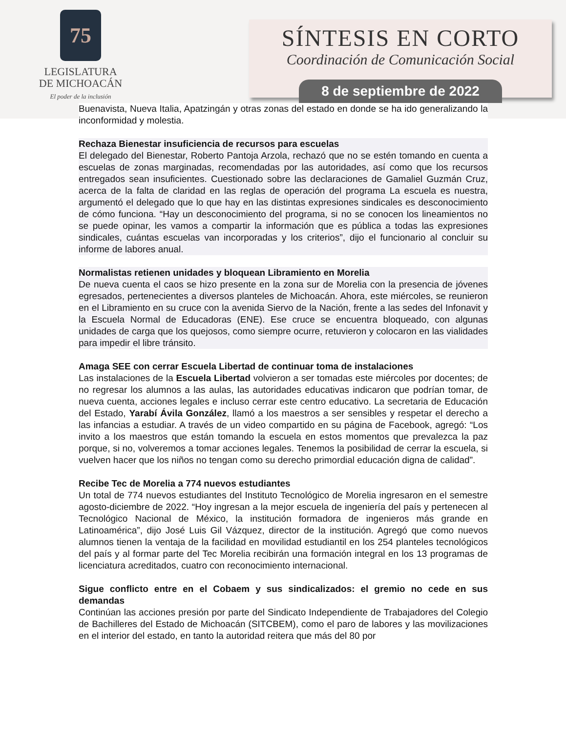75
LEGISLATURA
DE MICHOACÁN
El poder de la inclusión
SÍNTESIS EN CORTO
Coordinación de Comunicación Social
8 de septiembre de 2022
Buenavista, Nueva Italia, Apatzingán y otras zonas del estado en donde se ha ido generalizando la inconformidad y molestia.
Rechaza Bienestar insuficiencia de recursos para escuelas
El delegado del Bienestar, Roberto Pantoja Arzola, rechazó que no se estén tomando en cuenta a escuelas de zonas marginadas, recomendadas por las autoridades, así como que los recursos entregados sean insuficientes. Cuestionado sobre las declaraciones de Gamaliel Guzmán Cruz, acerca de la falta de claridad en las reglas de operación del programa La escuela es nuestra, argumentó el delegado que lo que hay en las distintas expresiones sindicales es desconocimiento de cómo funciona. “Hay un desconocimiento del programa, si no se conocen los lineamientos no se puede opinar, les vamos a compartir la información que es pública a todas las expresiones sindicales, cuántas escuelas van incorporadas y los criterios”, dijo el funcionario al concluir su informe de labores anual.
Normalistas retienen unidades y bloquean Libramiento en Morelia
De nueva cuenta el caos se hizo presente en la zona sur de Morelia con la presencia de jóvenes egresados, pertenecientes a diversos planteles de Michoacán. Ahora, este miércoles, se reunieron en el Libramiento en su cruce con la avenida Siervo de la Nación, frente a las sedes del Infonavit y la Escuela Normal de Educadoras (ENE). Ese cruce se encuentra bloqueado, con algunas unidades de carga que los quejosos, como siempre ocurre, retuvieron y colocaron en las vialidades para impedir el libre tránsito.
Amaga SEE con cerrar Escuela Libertad de continuar toma de instalaciones
Las instalaciones de la Escuela Libertad volvieron a ser tomadas este miércoles por docentes; de no regresar los alumnos a las aulas, las autoridades educativas indicaron que podrían tomar, de nueva cuenta, acciones legales e incluso cerrar este centro educativo. La secretaria de Educación del Estado, Yarabí Ávila González, llamó a los maestros a ser sensibles y respetar el derecho a las infancias a estudiar. A través de un video compartido en su página de Facebook, agregó: “Los invito a los maestros que están tomando la escuela en estos momentos que prevalezca la paz porque, si no, volveremos a tomar acciones legales. Tenemos la posibilidad de cerrar la escuela, si vuelven hacer que los niños no tengan como su derecho primordial educación digna de calidad”.
Recibe Tec de Morelia a 774 nuevos estudiantes
Un total de 774 nuevos estudiantes del Instituto Tecnológico de Morelia ingresaron en el semestre agosto-diciembre de 2022. “Hoy ingresan a la mejor escuela de ingeniería del país y pertenecen al Tecnológico Nacional de México, la institución formadora de ingenieros más grande en Latinoamérica”, dijo José Luis Gil Vázquez, director de la institución. Agregó que como nuevos alumnos tienen la ventaja de la facilidad en movilidad estudiantil en los 254 planteles tecnológicos del país y al formar parte del Tec Morelia recibirán una formación integral en los 13 programas de licenciatura acreditados, cuatro con reconocimiento internacional.
Sigue conflicto entre en el Cobaem y sus sindicalizados: el gremio no cede en sus demandas
Continúan las acciones presión por parte del Sindicato Independiente de Trabajadores del Colegio de Bachilleres del Estado de Michoacán (SITCBEM), como el paro de labores y las movilizaciones en el interior del estado, en tanto la autoridad reitera que más del 80 por